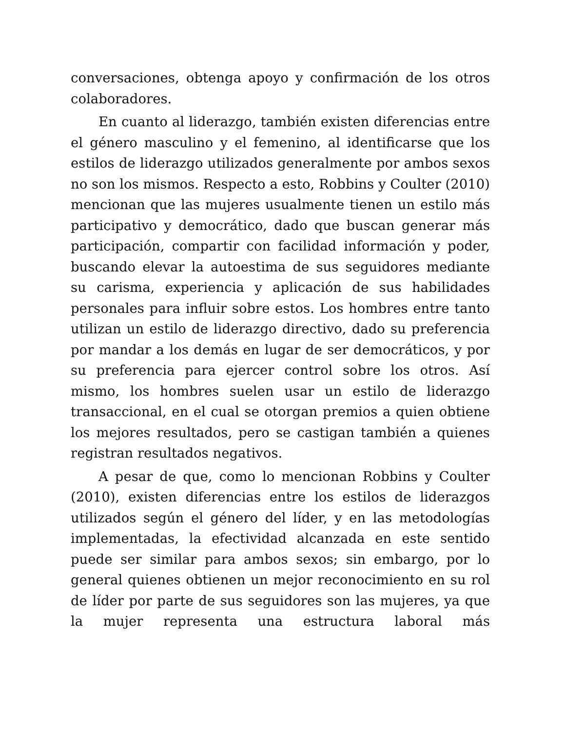conversaciones, obtenga apoyo y confirmación de los otros colaboradores.
En cuanto al liderazgo, también existen diferencias entre el género masculino y el femenino, al identificarse que los estilos de liderazgo utilizados generalmente por ambos sexos no son los mismos. Respecto a esto, Robbins y Coulter (2010) mencionan que las mujeres usualmente tienen un estilo más participativo y democrático, dado que buscan generar más participación, compartir con facilidad información y poder, buscando elevar la autoestima de sus seguidores mediante su carisma, experiencia y aplicación de sus habilidades personales para influir sobre estos. Los hombres entre tanto utilizan un estilo de liderazgo directivo, dado su preferencia por mandar a los demás en lugar de ser democráticos, y por su preferencia para ejercer control sobre los otros. Así mismo, los hombres suelen usar un estilo de liderazgo transaccional, en el cual se otorgan premios a quien obtiene los mejores resultados, pero se castigan también a quienes registran resultados negativos.
A pesar de que, como lo mencionan Robbins y Coulter (2010), existen diferencias entre los estilos de liderazgos utilizados según el género del líder, y en las metodologías implementadas, la efectividad alcanzada en este sentido puede ser similar para ambos sexos; sin embargo, por lo general quienes obtienen un mejor reconocimiento en su rol de líder por parte de sus seguidores son las mujeres, ya que la mujer representa una estructura laboral más